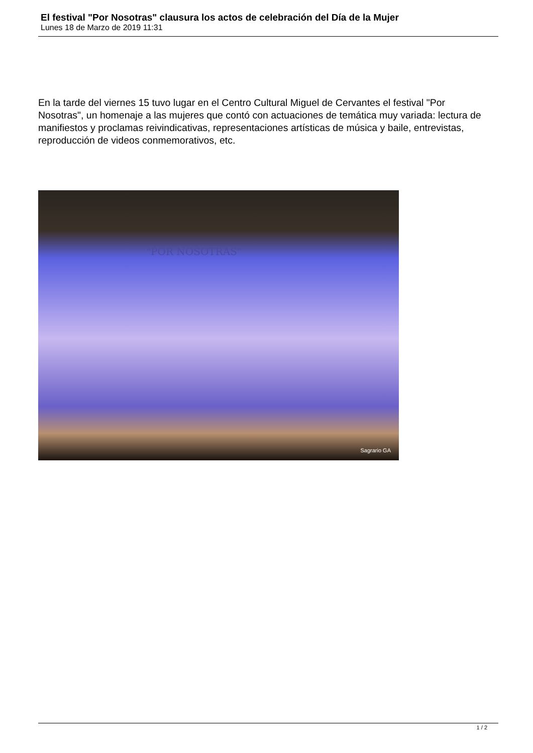El festival "Por Nosotras" clausura los actos de celebración del Día de la Mujer
Lunes 18 de Marzo de 2019 11:31
En la tarde del viernes 15 tuvo lugar en el Centro Cultural Miguel de Cervantes el festival "Por Nosotras", un homenaje a las mujeres que contó con actuaciones de temática muy variada: lectura de manifiestos y proclamas reivindicativas, representaciones artísticas de música y baile, entrevistas, reproducción de videos conmemorativos, etc.
"POR NOSOTRAS"
Sagrario GA
1 / 2